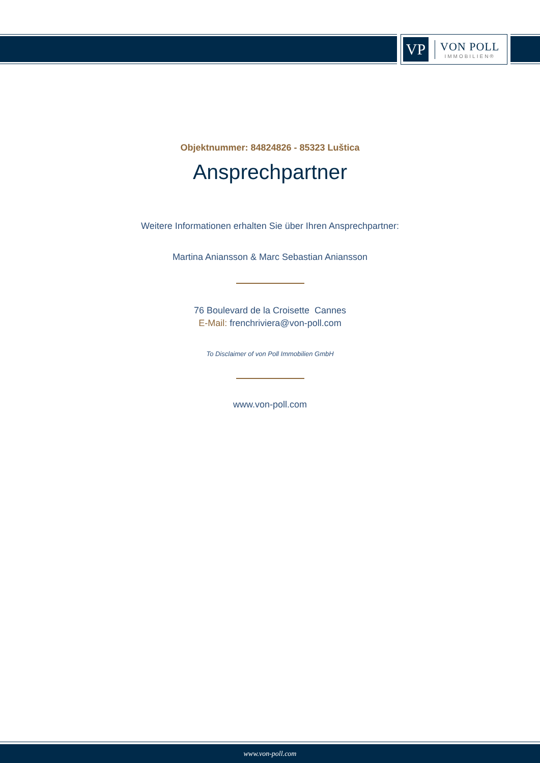VP
VON POLL
IMMOBILIEN®
Objektnummer: 84824826 - 85323 Luštica
Ansprechpartner
Weitere Informationen erhalten Sie über Ihren Ansprechpartner:
Martina Aniansson & Marc Sebastian Aniansson
76 Boulevard de la Croisette Cannes
E-Mail: frenchriviera@von-poll.com
To Disclaimer of von Poll Immobilien GmbH
www.von-poll.com
www.von-poll.com